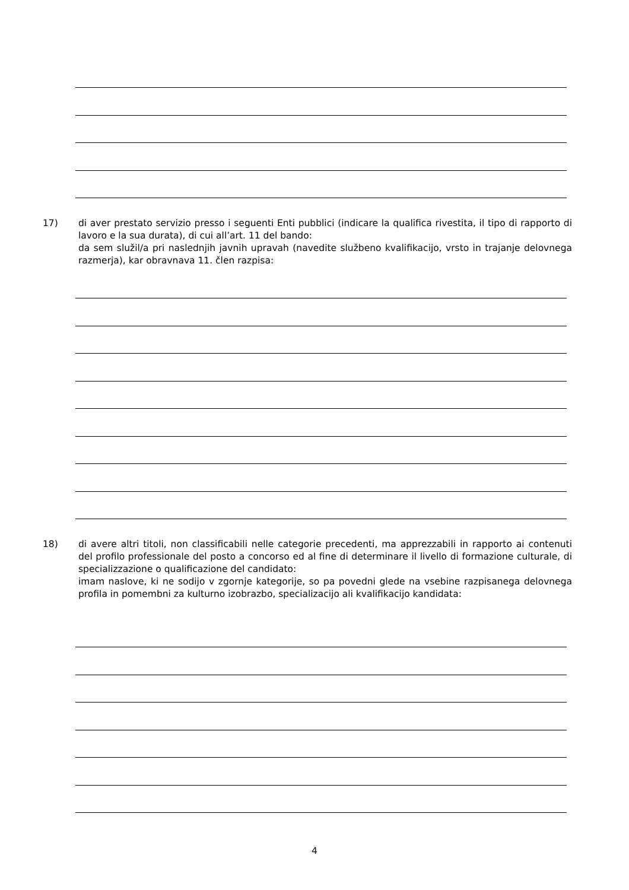17) di aver prestato servizio presso i seguenti Enti pubblici (indicare la qualifica rivestita, il tipo di rapporto di lavoro e la sua durata), di cui all’art. 11 del bando:
da sem služil/a pri naslednjih javnih upravah (navedite službeno kvalifikacijo, vrsto in trajanje delovnega razmerja), kar obravnava 11. člen razpisa:
18) di avere altri titoli, non classificabili nelle categorie precedenti, ma apprezzabili in rapporto ai contenuti del profilo professionale del posto a concorso ed al fine di determinare il livello di formazione culturale, di specializzazione o qualificazione del candidato:
imam naslove, ki ne sodijo v zgornje kategorije, so pa povedni glede na vsebine razpisanega delovnega profila in pomembni za kulturno izobrazbo, specializacijo ali kvalifikacijo kandidata:
4